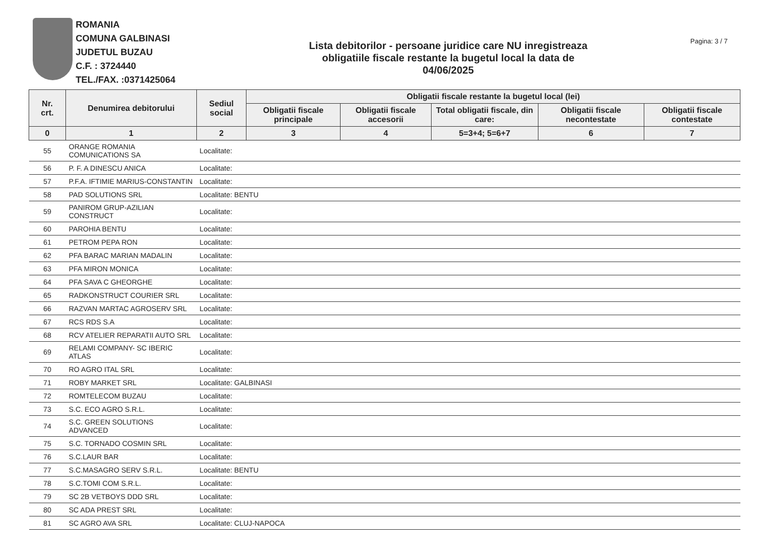ROMANIA
COMUNA GALBINASI
JUDETUL BUZAU
C.F. : 3724440
TEL./FAX. :0371425064
Lista debitorilor - persoane juridice care NU inregistreaza
obligatiile fiscale restante la bugetul local la data de
04/06/2025
Pagina: 3 / 7
| Nr. crt. | Denumirea debitorului | Sediul social | Obligatii fiscale restante la bugetul local (lei) | | | | |
| --- | --- | --- | --- | --- | --- | --- | --- |
| | | | Obligatii fiscale principale | Obligatii fiscale accesorii | Total obligatii fiscale, din care: | Obligatii fiscale necontestate | Obligatii fiscale contestate |
| 0 | 1 | 2 | 3 | 4 | 5=3+4; 5=6+7 | 6 | 7 |
| 55 | ORANGE ROMANIA COMUNICATIONS SA | Localitate: | | | | | |
| 56 | P. F. A DINESCU ANICA | Localitate: | | | | | |
| 57 | P.F.A. IFTIMIE MARIUS-CONSTANTIN | Localitate: | | | | | |
| 58 | PAD SOLUTIONS SRL | Localitate: BENTU | | | | | |
| 59 | PANIROM GRUP-AZILIAN CONSTRUCT | Localitate: | | | | | |
| 60 | PAROHIA BENTU | Localitate: | | | | | |
| 61 | PETROM PEPA RON | Localitate: | | | | | |
| 62 | PFA BARAC MARIAN MADALIN | Localitate: | | | | | |
| 63 | PFA MIRON MONICA | Localitate: | | | | | |
| 64 | PFA SAVA C GHEORGHE | Localitate: | | | | | |
| 65 | RADKONSTRUCT COURIER SRL | Localitate: | | | | | |
| 66 | RAZVAN MARTAC AGROSERV SRL | Localitate: | | | | | |
| 67 | RCS RDS S.A | Localitate: | | | | | |
| 68 | RCV ATELIER REPARATII AUTO SRL | Localitate: | | | | | |
| 69 | RELAMI COMPANY- SC IBERIC ATLAS | Localitate: | | | | | |
| 70 | RO AGRO ITAL SRL | Localitate: | | | | | |
| 71 | ROBY MARKET SRL | Localitate: GALBINASI | | | | | |
| 72 | ROMTELECOM BUZAU | Localitate: | | | | | |
| 73 | S.C. ECO AGRO S.R.L. | Localitate: | | | | | |
| 74 | S.C. GREEN SOLUTIONS ADVANCED | Localitate: | | | | | |
| 75 | S.C. TORNADO COSMIN SRL | Localitate: | | | | | |
| 76 | S.C.LAUR BAR | Localitate: | | | | | |
| 77 | S.C.MASAGRO SERV S.R.L. | Localitate: BENTU | | | | | |
| 78 | S.C.TOMI COM S.R.L. | Localitate: | | | | | |
| 79 | SC 2B VETBOYS DDD SRL | Localitate: | | | | | |
| 80 | SC ADA PREST SRL | Localitate: | | | | | |
| 81 | SC AGRO AVA SRL | Localitate: CLUJ-NAPOCA | | | | | |